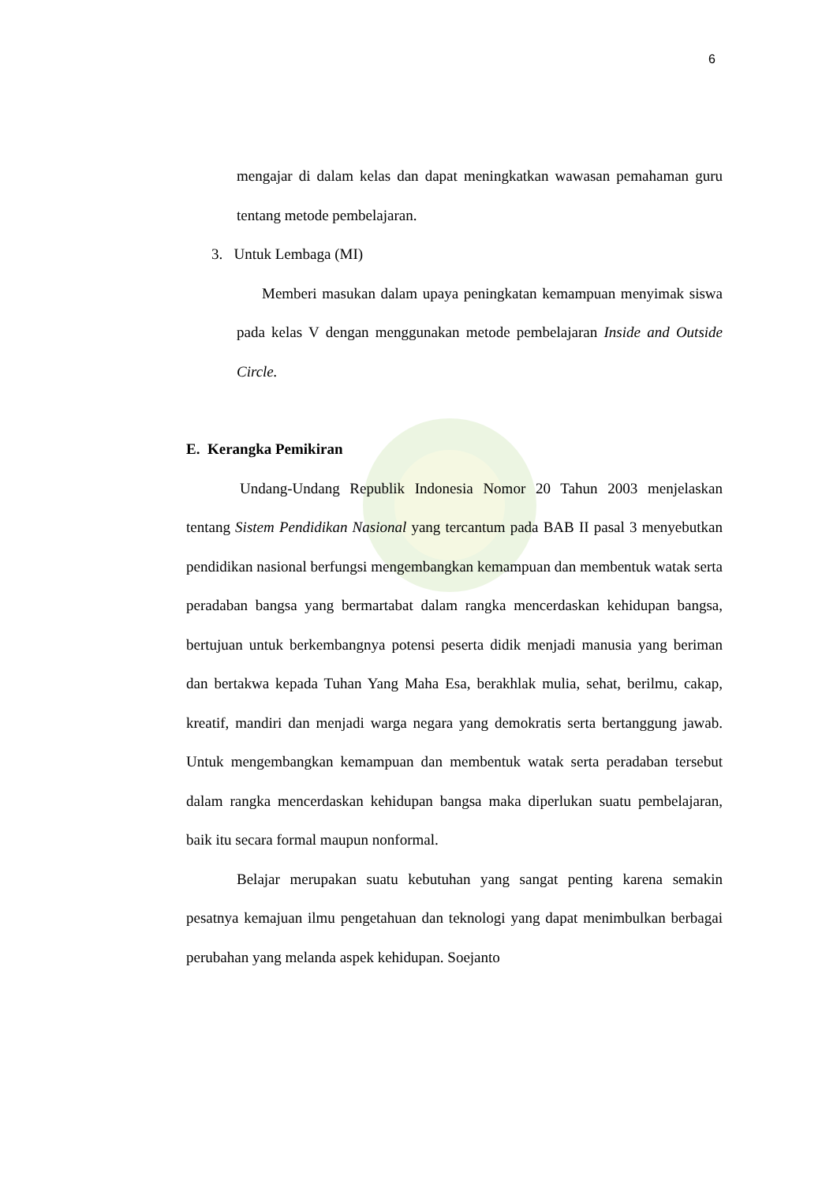6
mengajar di dalam kelas dan dapat meningkatkan wawasan pemahaman guru tentang metode pembelajaran.
3. Untuk Lembaga (MI)
Memberi masukan dalam upaya peningkatan kemampuan menyimak siswa pada kelas V dengan menggunakan metode pembelajaran Inside and Outside Circle.
E. Kerangka Pemikiran
Undang-Undang Republik Indonesia Nomor 20 Tahun 2003 menjelaskan tentang Sistem Pendidikan Nasional yang tercantum pada BAB II pasal 3 menyebutkan pendidikan nasional berfungsi mengembangkan kemampuan dan membentuk watak serta peradaban bangsa yang bermartabat dalam rangka mencerdaskan kehidupan bangsa, bertujuan untuk berkembangnya potensi peserta didik menjadi manusia yang beriman dan bertakwa kepada Tuhan Yang Maha Esa, berakhlak mulia, sehat, berilmu, cakap, kreatif, mandiri dan menjadi warga negara yang demokratis serta bertanggung jawab. Untuk mengembangkan kemampuan dan membentuk watak serta peradaban tersebut dalam rangka mencerdaskan kehidupan bangsa maka diperlukan suatu pembelajaran, baik itu secara formal maupun nonformal.
Belajar merupakan suatu kebutuhan yang sangat penting karena semakin pesatnya kemajuan ilmu pengetahuan dan teknologi yang dapat menimbulkan berbagai perubahan yang melanda aspek kehidupan. Soejanto